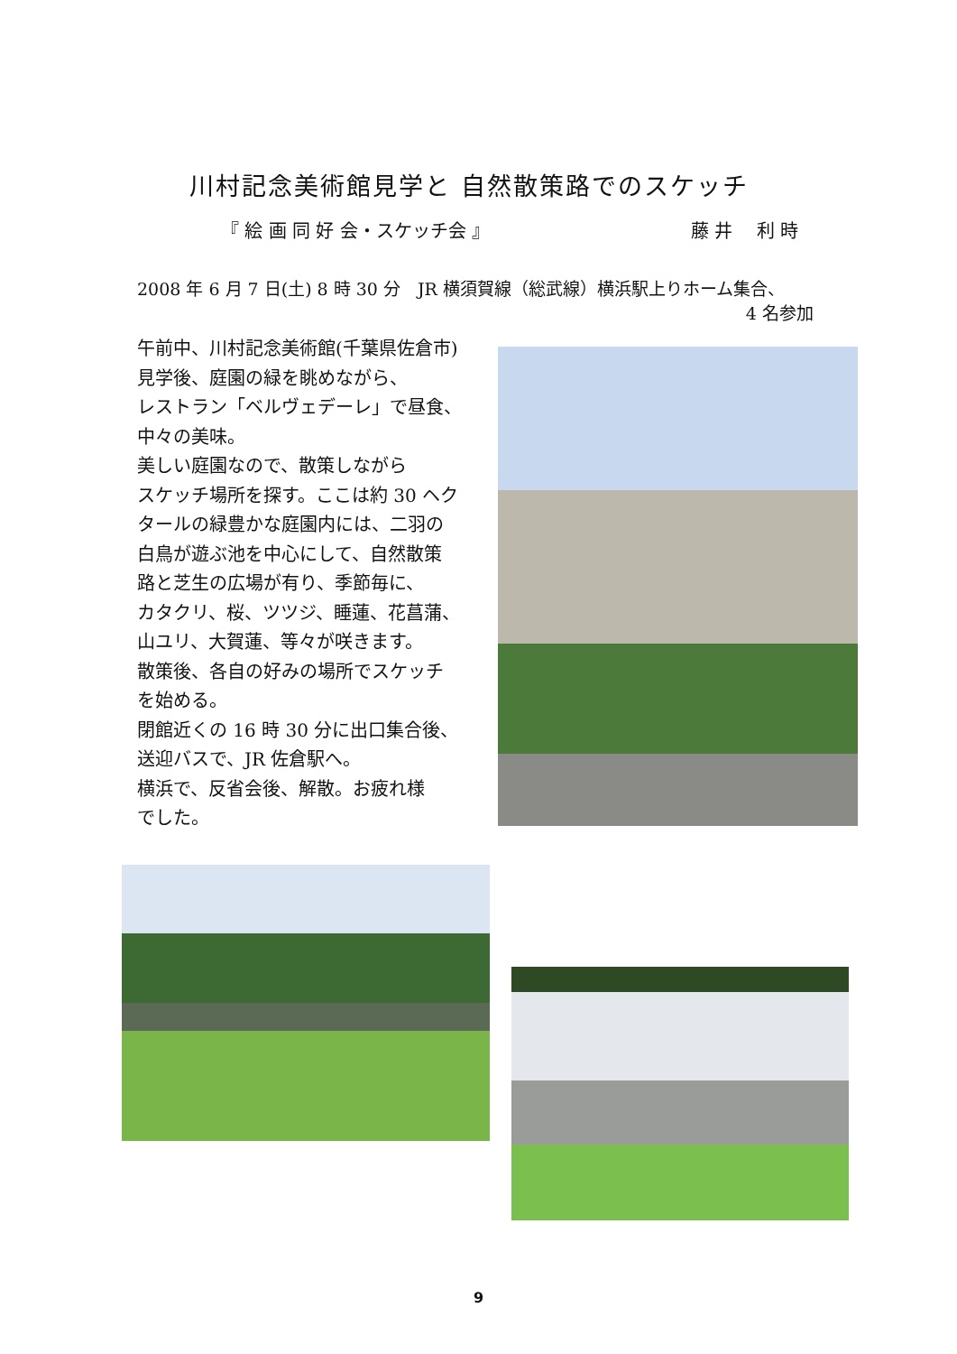川村記念美術館見学と 自然散策路でのスケッチ
『 絵 画 同 好 会・スケッチ会 』 藤 井　 利 時
2008 年 6 月 7 日(土) 8 時 30 分　JR 横須賀線（総武線）横浜駅上りホーム集合、
4 名参加
午前中、川村記念美術館(千葉県佐倉市)
見学後、庭園の緑を眺めながら、
レストラン「ベルヴェデーレ」で昼食、
中々の美味。
美しい庭園なので、散策しながら
スケッチ場所を探す。ここは約 30 ヘク
タールの緑豊かな庭園内には、二羽の
白鳥が遊ぶ池を中心にして、自然散策
路と芝生の広場が有り、季節毎に、
カタクリ、桜、ツツジ、睡蓮、花菖蒲、
山ユリ、大賀蓮、等々が咲きます。
散策後、各自の好みの場所でスケッチ
を始める。
閉館近くの 16 時 30 分に出口集合後、
送迎バスで、JR 佐倉駅へ。
横浜で、反省会後、解散。お疲れ様
でした。
9